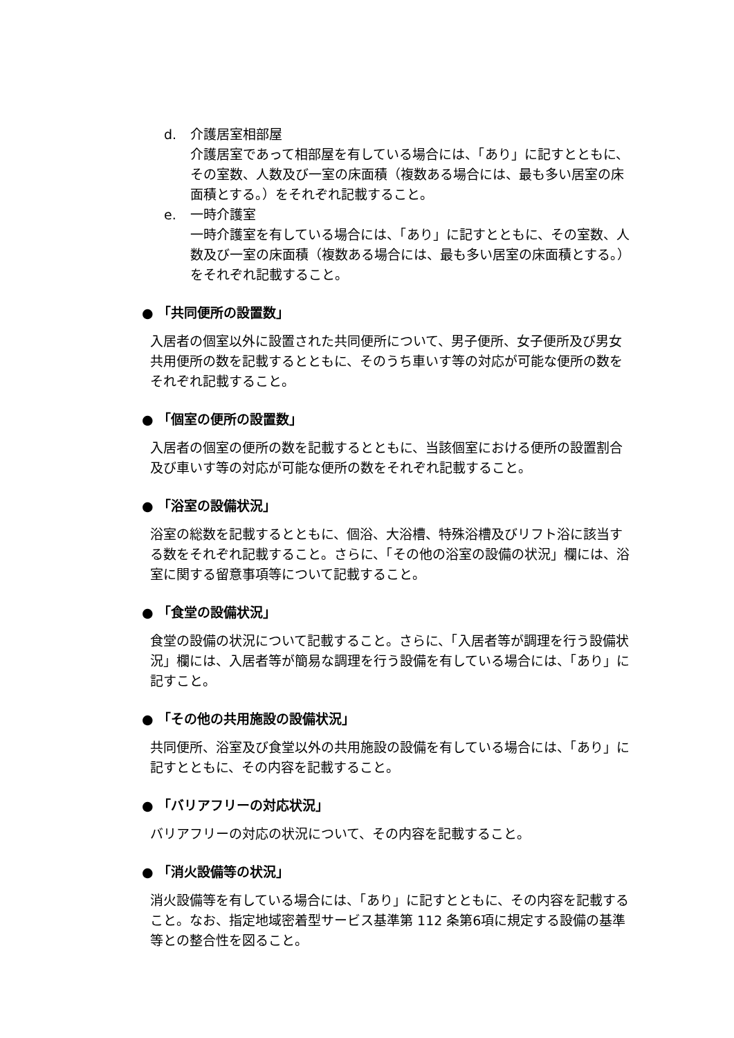d. 介護居室相部屋
介護居室であって相部屋を有している場合には、「あり」に記すとともに、その室数、人数及び一室の床面積（複数ある場合には、最も多い居室の床面積とする。）をそれぞれ記載すること。
e. 一時介護室
一時介護室を有している場合には、「あり」に記すとともに、その室数、人数及び一室の床面積（複数ある場合には、最も多い居室の床面積とする。）をそれぞれ記載すること。
● 「共同便所の設置数」
入居者の個室以外に設置された共同便所について、男子便所、女子便所及び男女共用便所の数を記載するとともに、そのうち車いす等の対応が可能な便所の数をそれぞれ記載すること。
● 「個室の便所の設置数」
入居者の個室の便所の数を記載するとともに、当該個室における便所の設置割合及び車いす等の対応が可能な便所の数をそれぞれ記載すること。
● 「浴室の設備状況」
浴室の総数を記載するとともに、個浴、大浴槽、特殊浴槽及びリフト浴に該当する数をそれぞれ記載すること。さらに、「その他の浴室の設備の状況」欄には、浴室に関する留意事項等について記載すること。
● 「食堂の設備状況」
食堂の設備の状況について記載すること。さらに、「入居者等が調理を行う設備状況」欄には、入居者等が簡易な調理を行う設備を有している場合には、「あり」に記すこと。
● 「その他の共用施設の設備状況」
共同便所、浴室及び食堂以外の共用施設の設備を有している場合には、「あり」に記すとともに、その内容を記載すること。
● 「バリアフリーの対応状況」
バリアフリーの対応の状況について、その内容を記載すること。
● 「消火設備等の状況」
消火設備等を有している場合には、「あり」に記すとともに、その内容を記載すること。なお、指定地域密着型サービス基準第 112 条第6項に規定する設備の基準等との整合性を図ること。